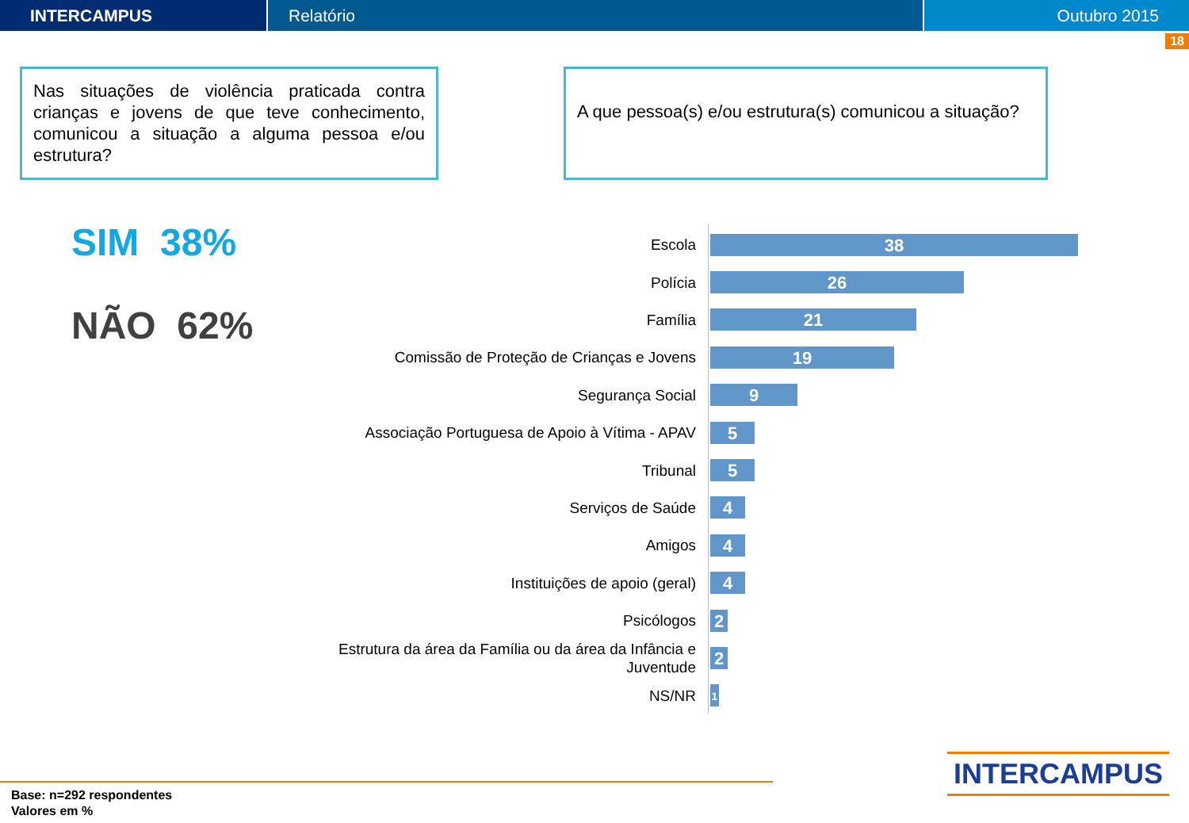INTERCAMPUS Relatório Outubro 2015
18
Nas situações de violência praticada contra crianças e jovens de que teve conhecimento, comunicou a situação a alguma pessoa e/ou estrutura?
A que pessoa(s) e/ou estrutura(s) comunicou a situação?
SIM 38%
NÃO 62%
Escola
38
Polícia
26
Família
21
Comissão de Proteção de Crianças e Jovens
19
Segurança Social
9
Associação Portuguesa de Apoio à Vítima - APAV
5
Tribunal
5
Serviços de Saúde
4
Amigos
4
Instituições de apoio (geral)
4
Psicólogos
2
Estrutura da área da Família ou da área da Infância e Juventude
2
NS/NR
1
Base: n=292 respondentes
Valores em %
INTERCAMPUS